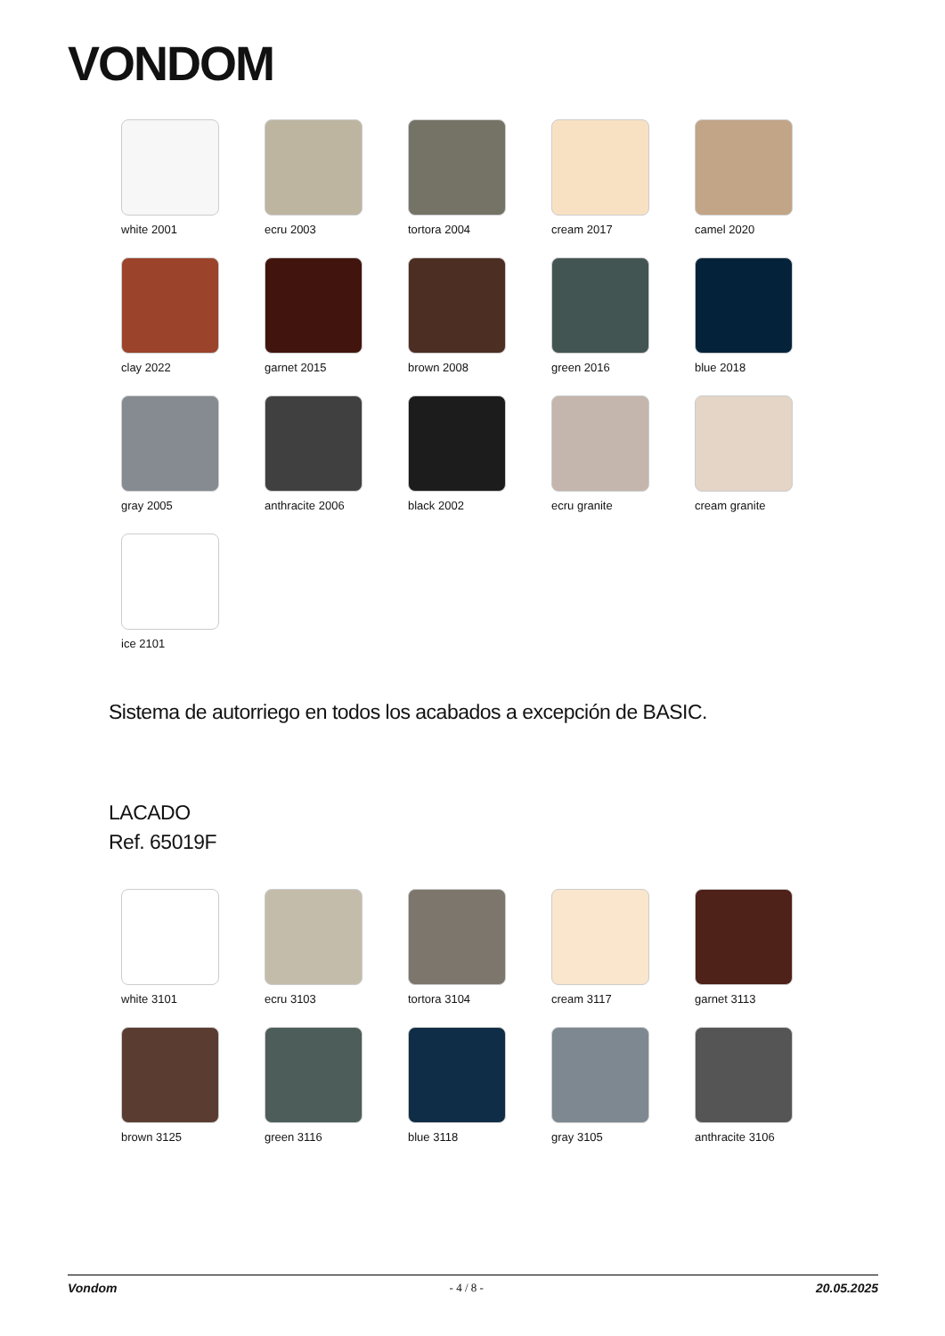VONDOM
white 2001
ecru 2003
tortora 2004
cream 2017
camel 2020
clay 2022
garnet 2015
brown 2008
green 2016
blue 2018
gray 2005
anthracite 2006
black 2002
ecru granite
cream granite
ice 2101
Sistema de autorriego en todos los acabados a excepción de BASIC.
LACADO
Ref. 65019F
white 3101
ecru 3103
tortora 3104
cream 3117
garnet 3113
brown 3125
green 3116
blue 3118
gray 3105
anthracite 3106
Vondom - 4 / 8 - 20.05.2025